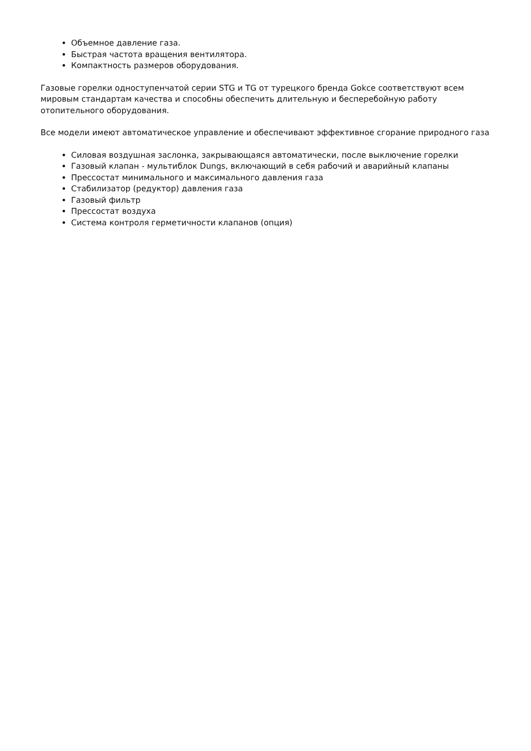Объемное давление газа.
Быстрая частота вращения вентилятора.
Компактность размеров оборудования.
Газовые горелки одноступенчатой серии STG и TG от турецкого бренда Gokce соответствуют всем мировым стандартам качества и способны обеспечить длительную и бесперебойную работу отопительного оборудования.
Все модели имеют автоматическое управление и обеспечивают эффективное сгорание природного газа
Силовая воздушная заслонка, закрывающаяся автоматически, после выключение горелки
Газовый клапан - мультиблок Dungs, включающий в себя рабочий и аварийный клапаны
Прессостат минимального и максимального давления газа
Стабилизатор (редуктор) давления газа
Газовый фильтр
Прессостат воздуха
Система контроля герметичности клапанов (опция)